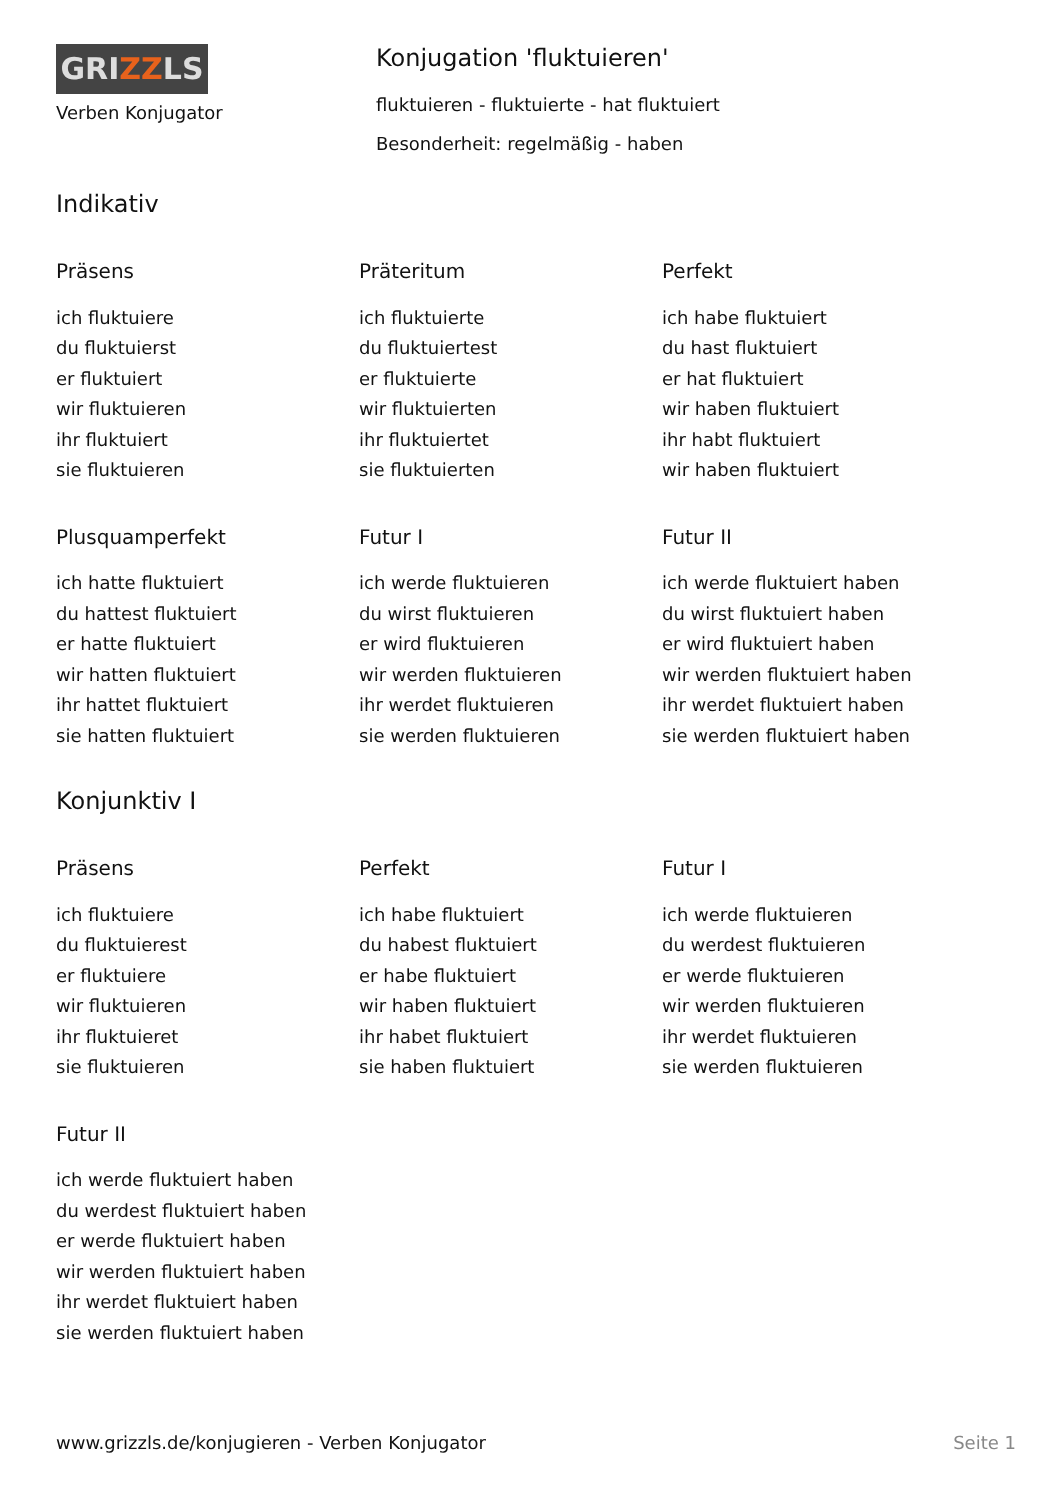GRIZZLS
Verben Konjugator
Konjugation 'fluktuieren'
fluktuieren - fluktuierte - hat fluktuiert
Besonderheit: regelmäßig - haben
Indikativ
Präsens
ich fluktuiere
du fluktuierst
er fluktuiert
wir fluktuieren
ihr fluktuiert
sie fluktuieren
Präteritum
ich fluktuierte
du fluktuiertest
er fluktuierte
wir fluktuierten
ihr fluktuiertet
sie fluktuierten
Perfekt
ich habe fluktuiert
du hast fluktuiert
er hat fluktuiert
wir haben fluktuiert
ihr habt fluktuiert
wir haben fluktuiert
Plusquamperfekt
ich hatte fluktuiert
du hattest fluktuiert
er hatte fluktuiert
wir hatten fluktuiert
ihr hattet fluktuiert
sie hatten fluktuiert
Futur I
ich werde fluktuieren
du wirst fluktuieren
er wird fluktuieren
wir werden fluktuieren
ihr werdet fluktuieren
sie werden fluktuieren
Futur II
ich werde fluktuiert haben
du wirst fluktuiert haben
er wird fluktuiert haben
wir werden fluktuiert haben
ihr werdet fluktuiert haben
sie werden fluktuiert haben
Konjunktiv I
Präsens
ich fluktuiere
du fluktuierest
er fluktuiere
wir fluktuieren
ihr fluktuieret
sie fluktuieren
Perfekt
ich habe fluktuiert
du habest fluktuiert
er habe fluktuiert
wir haben fluktuiert
ihr habet fluktuiert
sie haben fluktuiert
Futur I
ich werde fluktuieren
du werdest fluktuieren
er werde fluktuieren
wir werden fluktuieren
ihr werdet fluktuieren
sie werden fluktuieren
Futur II
ich werde fluktuiert haben
du werdest fluktuiert haben
er werde fluktuiert haben
wir werden fluktuiert haben
ihr werdet fluktuiert haben
sie werden fluktuiert haben
www.grizzls.de/konjugieren - Verben Konjugator Seite 1